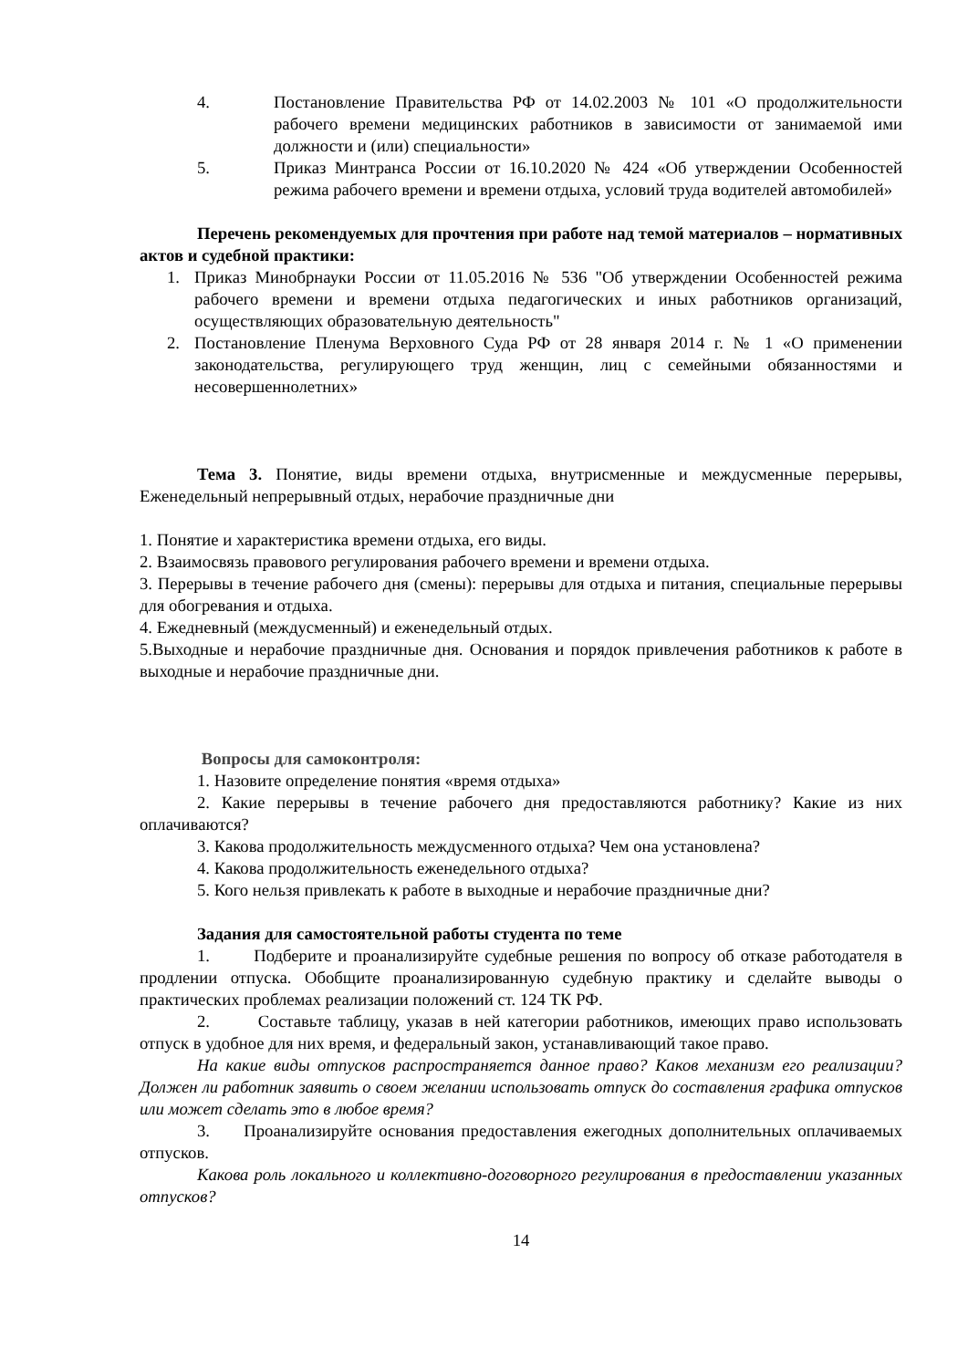4. Постановление Правительства РФ от 14.02.2003 № 101 «О продолжительности рабочего времени медицинских работников в зависимости от занимаемой ими должности и (или) специальности»
5. Приказ Минтранса России от 16.10.2020 № 424 «Об утверждении Особенностей режима рабочего времени и времени отдыха, условий труда водителей автомобилей»
Перечень рекомендуемых для прочтения при работе над темой материалов – нормативных актов и судебной практики:
1. Приказ Минобрнауки России от 11.05.2016 № 536 "Об утверждении Особенностей режима рабочего времени и времени отдыха педагогических и иных работников организаций, осуществляющих образовательную деятельность"
2. Постановление Пленума Верховного Суда РФ от 28 января 2014 г. № 1 «О применении законодательства, регулирующего труд женщин, лиц с семейными обязанностями и несовершеннолетних»
Тема 3. Понятие, виды времени отдыха, внутрисменные и междусменные перерывы, Еженедельный непрерывный отдых, нерабочие праздничные дни
1. Понятие и характеристика времени отдыха, его виды.
2. Взаимосвязь правового регулирования рабочего времени и времени отдыха.
3. Перерывы в течение рабочего дня (смены): перерывы для отдыха и питания, специальные перерывы для обогревания и отдыха.
4. Ежедневный (междусменный) и еженедельный отдых.
5.Выходные и нерабочие праздничные дня. Основания и порядок привлечения работников к работе в выходные и нерабочие праздничные дни.
Вопросы для самоконтроля:
1. Назовите определение понятия «время отдыха»
2. Какие перерывы в течение рабочего дня предоставляются работнику? Какие из них оплачиваются?
3. Какова продолжительность междусменного отдыха? Чем она установлена?
4. Какова продолжительность еженедельного отдыха?
5. Кого нельзя привлекать к работе в выходные и нерабочие праздничные дни?
Задания для самостоятельной работы студента по теме
1. Подберите и проанализируйте судебные решения по вопросу об отказе работодателя в продлении отпуска. Обобщите проанализированную судебную практику и сделайте выводы о практических проблемах реализации положений ст. 124 ТК РФ.
2. Составьте таблицу, указав в ней категории работников, имеющих право использовать отпуск в удобное для них время, и федеральный закон, устанавливающий такое право.
На какие виды отпусков распространяется данное право? Каков механизм его реализации? Должен ли работник заявить о своем желании использовать отпуск до составления графика отпусков или может сделать это в любое время?
3. Проанализируйте основания предоставления ежегодных дополнительных оплачиваемых отпусков.
Какова роль локального и коллективно-договорного регулирования в предоставлении указанных отпусков?
14